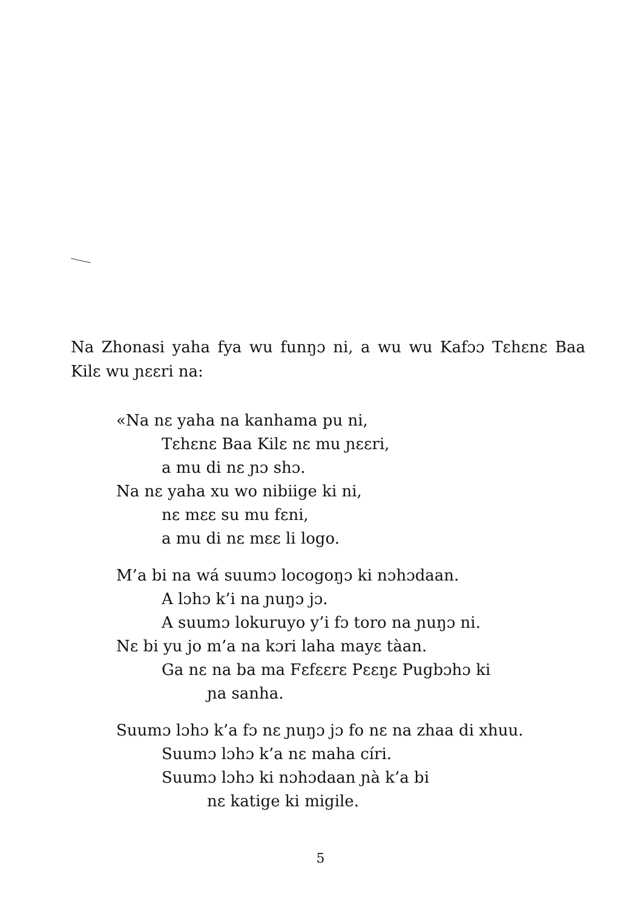Na Zhonasi yaha fya wu funŋɔ ni, a wu wu Kafɔɔ Tɛhɛnɛ Baa Kilɛ wu ɲɛɛri na:
«Na nɛ yaha na kanhama pu ni,
Tɛhɛnɛ Baa Kilɛ nɛ mu ɲɛɛri,
a mu di nɛ ɲɔ shɔ.
Na nɛ yaha xu wo nibiige ki ni,
nɛ mɛɛ su mu fɛni,
a mu di nɛ mɛɛ li logo.
M’a bi na wá suumɔ locogoŋɔ ki nɔhɔdaan.
A lɔhɔ k’i na ɲuŋɔ jɔ.
A suumɔ lokuruyo y’i fɔ toro na ɲuŋɔ ni.
Nɛ bi yu jo m’a na kɔri laha mayɛ tàan.
Ga nɛ na ba ma Fɛfɛɛrɛ Pɛɛŋɛ Pugbɔhɔ ki
ɲa sanha.
Suumɔ lɔhɔ k’a fɔ nɛ ɲuŋɔ jɔ fo nɛ na zhaa di xhuu.
Suumɔ lɔhɔ k’a nɛ maha círi.
Suumɔ lɔhɔ ki nɔhɔdaan ɲà k’a bi
nɛ katige ki migile.
5